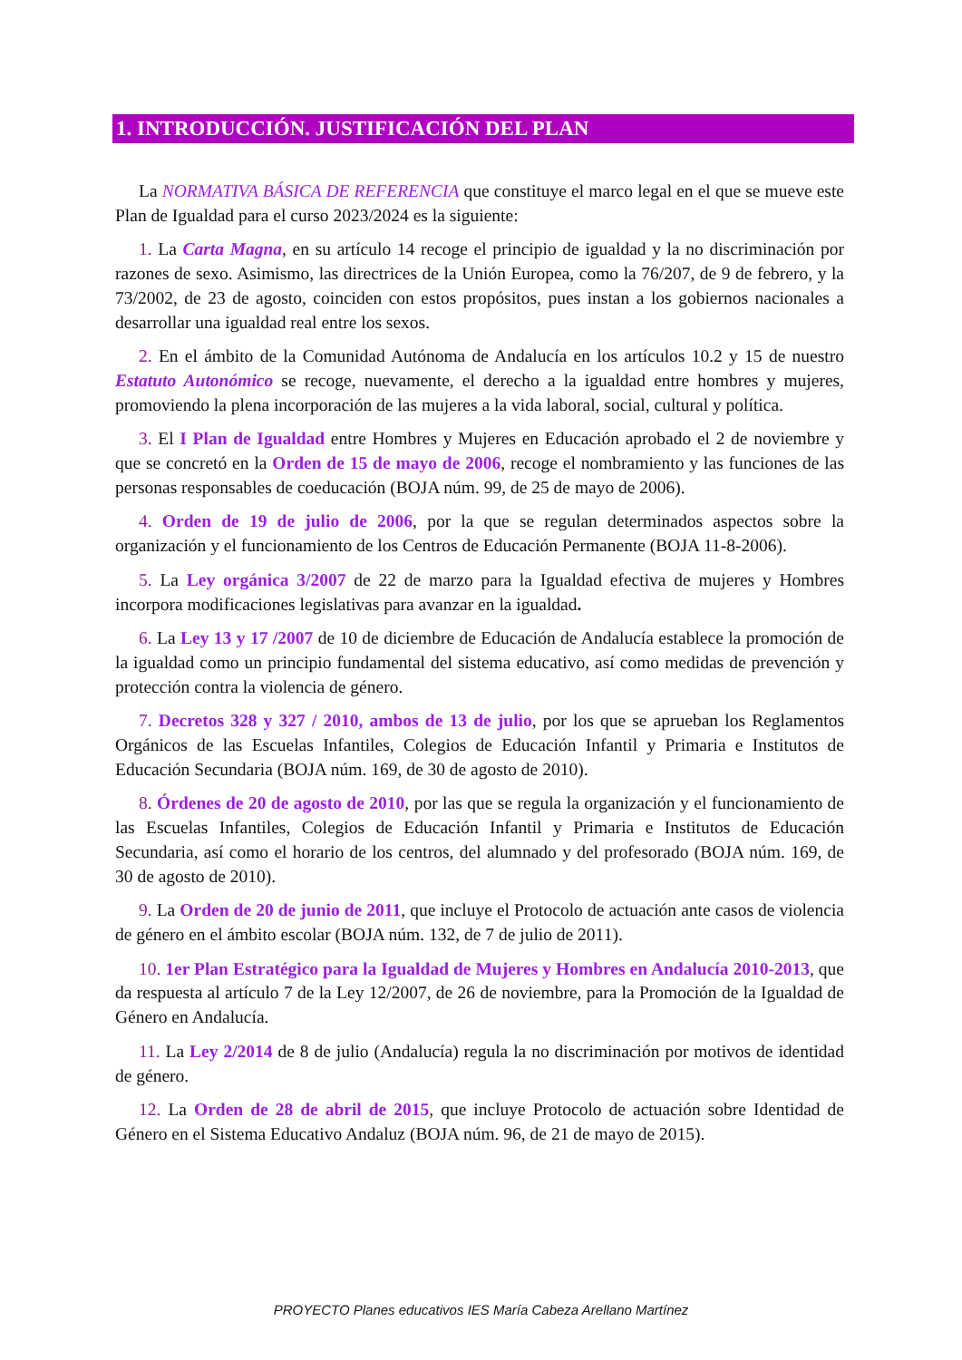1. INTRODUCCIÓN. JUSTIFICACIÓN DEL PLAN
La NORMATIVA BÁSICA DE REFERENCIA que constituye el marco legal en el que se mueve este Plan de Igualdad para el curso 2023/2024 es la siguiente:
1. La Carta Magna, en su artículo 14 recoge el principio de igualdad y la no discriminación por razones de sexo. Asimismo, las directrices de la Unión Europea, como la 76/207, de 9 de febrero, y la 73/2002, de 23 de agosto, coinciden con estos propósitos, pues instan a los gobiernos nacionales a desarrollar una igualdad real entre los sexos.
2. En el ámbito de la Comunidad Autónoma de Andalucía en los artículos 10.2 y 15 de nuestro Estatuto Autonómico se recoge, nuevamente, el derecho a la igualdad entre hombres y mujeres, promoviendo la plena incorporación de las mujeres a la vida laboral, social, cultural y política.
3. El I Plan de Igualdad entre Hombres y Mujeres en Educación aprobado el 2 de noviembre y que se concretó en la Orden de 15 de mayo de 2006, recoge el nombramiento y las funciones de las personas responsables de coeducación (BOJA núm. 99, de 25 de mayo de 2006).
4. Orden de 19 de julio de 2006, por la que se regulan determinados aspectos sobre la organización y el funcionamiento de los Centros de Educación Permanente (BOJA 11-8-2006).
5. La Ley orgánica 3/2007 de 22 de marzo para la Igualdad efectiva de mujeres y Hombres incorpora modificaciones legislativas para avanzar en la igualdad.
6. La Ley 13 y 17 /2007 de 10 de diciembre de Educación de Andalucía establece la promoción de la igualdad como un principio fundamental del sistema educativo, así como medidas de prevención y protección contra la violencia de género.
7. Decretos 328 y 327 / 2010, ambos de 13 de julio, por los que se aprueban los Reglamentos Orgánicos de las Escuelas Infantiles, Colegios de Educación Infantil y Primaria e Institutos de Educación Secundaria (BOJA núm. 169, de 30 de agosto de 2010).
8. Órdenes de 20 de agosto de 2010, por las que se regula la organización y el funcionamiento de las Escuelas Infantiles, Colegios de Educación Infantil y Primaria e Institutos de Educación Secundaria, así como el horario de los centros, del alumnado y del profesorado (BOJA núm. 169, de 30 de agosto de 2010).
9. La Orden de 20 de junio de 2011, que incluye el Protocolo de actuación ante casos de violencia de género en el ámbito escolar (BOJA núm. 132, de 7 de julio de 2011).
10. 1er Plan Estratégico para la Igualdad de Mujeres y Hombres en Andalucía 2010-2013, que da respuesta al artículo 7 de la Ley 12/2007, de 26 de noviembre, para la Promoción de la Igualdad de Género en Andalucía.
11. La Ley 2/2014 de 8 de julio (Andalucía) regula la no discriminación por motivos de identidad de género.
12. La Orden de 28 de abril de 2015, que incluye Protocolo de actuación sobre Identidad de Género en el Sistema Educativo Andaluz (BOJA núm. 96, de 21 de mayo de 2015).
PROYECTO Planes educativos IES María Cabeza Arellano Martínez